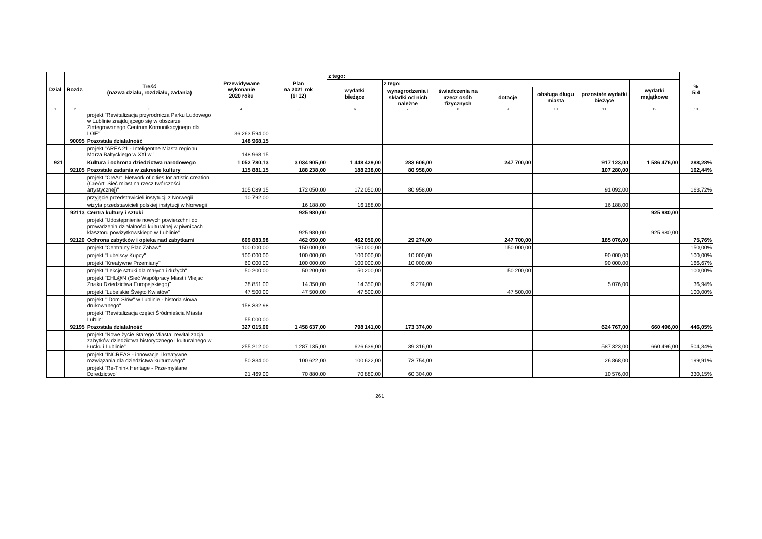| Dział | Rozdz. | Treść (nazwa działu, rozdziału, zadania) | Przewidywane wykonanie 2020 roku | Plan na 2021 rok (6+12) | z tego: | | | | | | | % 5:4 |
| --- | --- | --- | --- | --- | --- | --- | --- | --- | --- | --- | --- | --- |
| | | | | | wydatki bieżące | z tego: | | | | | wydatki majątkowe | |
| | | | | | | wynagrodzenia i składki od nich należne | świadczenia na rzecz osób fizycznych | dotacje | obsługa długu miasta | pozostałe wydatki bieżące | | |
| 1 | 2 | 3 | 4 | 5 | 6 | 7 | 8 | 9 | 10 | 11 | 12 | 13 |
| | | projekt "Rewitalizacja przyrodnicza Parku Ludowego w Lublinie znajdującego się w obszarze Zintegrowanego Centrum Komunikacyjnego dla LOF" | 36 263 594,00 | | | | | | | | | |
| | 90095 | Pozostała działalność | 148 968,15 | | | | | | | | | |
| | | projekt "AREA 21 - Inteligentne Miasta regionu Morza Bałtyckiego w XXI w." | 148 968,15 | | | | | | | | | |
| 921 | | Kultura i ochrona dziedzictwa narodowego | 1 052 780,13 | 3 034 905,00 | 1 448 429,00 | 283 606,00 | | 247 700,00 | | 917 123,00 | 1 586 476,00 | 288,28% |
| | 92105 | Pozostałe zadania w zakresie kultury | 115 881,15 | 188 238,00 | 188 238,00 | 80 958,00 | | | | 107 280,00 | | 162,44% |
| | | projekt "CreArt. Network of cities for artistic creation (CreArt. Sieć miast na rzecz twórczości artystycznej)" | 105 089,15 | 172 050,00 | 172 050,00 | 80 958,00 | | | | 91 092,00 | | 163,72% |
| | | przyjęcie przedstawicieli instytucji z Norwegii | 10 792,00 | | | | | | | | | |
| | | wizyta przedstawicieli polskiej instytucji w Norwegii | | 16 188,00 | 16 188,00 | | | | | 16 188,00 | | |
| | 92113 | Centra kultury i sztuki | | 925 980,00 | | | | | | | 925 980,00 | |
| | | projekt "Udostępnienie nowych powierzchni do prowadzenia działalności kulturalnej w piwnicach klasztoru powizytkowskiego w Lublinie" | | 925 980,00 | | | | | | | 925 980,00 | |
| | 92120 | Ochrona zabytków i opieka nad zabytkami | 609 883,98 | 462 050,00 | 462 050,00 | 29 274,00 | | 247 700,00 | | 185 076,00 | | 75,76% |
| | | projekt "Centralny Plac Zabaw" | 100 000,00 | 150 000,00 | 150 000,00 | | | 150 000,00 | | | | 150,00% |
| | | projekt "Lubelscy Kupcy" | 100 000,00 | 100 000,00 | 100 000,00 | 10 000,00 | | | | 90 000,00 | | 100,00% |
| | | projekt "Kreatywne Przemiany" | 60 000,00 | 100 000,00 | 100 000,00 | 10 000,00 | | | | 90 000,00 | | 166,67% |
| | | projekt "Lekcje sztuki dla małych i dużych" | 50 200,00 | 50 200,00 | 50 200,00 | | | 50 200,00 | | | | 100,00% |
| | | projekt "EHL@N (Sieć Współpracy Miast i Miejsc Znaku Dziedzictwa Europejskiego)" | 38 851,00 | 14 350,00 | 14 350,00 | 9 274,00 | | | | 5 076,00 | | 36,94% |
| | | projekt "Lubelskie Święto Kwiatów" | 47 500,00 | 47 500,00 | 47 500,00 | | | 47 500,00 | | | | 100,00% |
| | | projekt ""Dom Słów" w Lublinie - historia słowa drukowanego" | 158 332,98 | | | | | | | | | |
| | | projekt "Rewitalizacja części Śródmieścia Miasta Lublin" | 55 000,00 | | | | | | | | | |
| | 92195 | Pozostała działalność | 327 015,00 | 1 458 637,00 | 798 141,00 | 173 374,00 | | | | 624 767,00 | 660 496,00 | 446,05% |
| | | projekt "Nowe życie Starego Miasta: rewitalizacja zabytków dziedzictwa historycznego i kulturalnego w Łucku i Lublinie" | 255 212,00 | 1 287 135,00 | 626 639,00 | 39 316,00 | | | | 587 323,00 | 660 496,00 | 504,34% |
| | | projekt "INCREAS - innowacje i kreatywne rozwiązania dla dziedzictwa kulturowego" | 50 334,00 | 100 622,00 | 100 622,00 | 73 754,00 | | | | 26 868,00 | | 199,91% |
| | | projekt "Re-Think Heritage - Prze-myślane Dziedzictwo" | 21 469,00 | 70 880,00 | 70 880,00 | 60 304,00 | | | | 10 576,00 | | 330,15% |
261